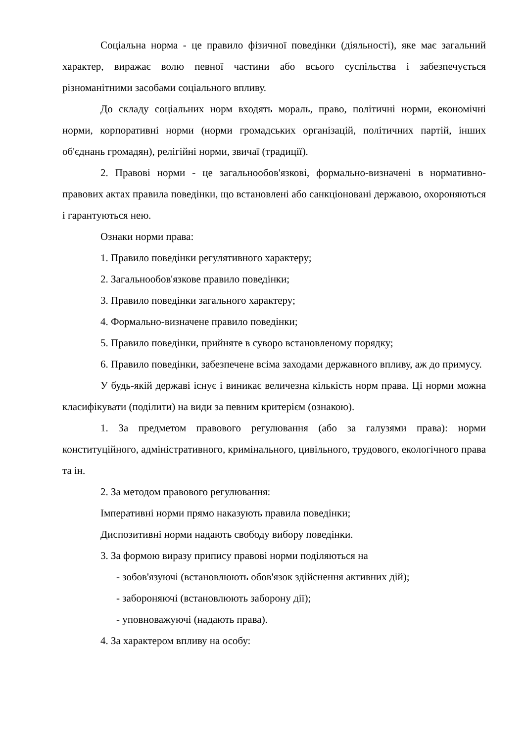Соціальна норма - це правило фізичної поведінки (діяльності), яке має загальний характер, виражає волю певної частини або всього суспільства і забезпечується різноманітними засобами соціального впливу.
До складу соціальних норм входять мораль, право, політичні норми, економічні норми, корпоративні норми (норми громадських організацій, політичних партій, інших об'єднань громадян), релігійні норми, звичаї (традиції).
2. Правові норми - це загальнообов'язкові, формально-визначені в нормативно-правових актах правила поведінки, що встановлені або санкціоновані державою, охороняються і гарантуються нею.
Ознаки норми права:
1. Правило поведінки регулятивного характеру;
2. Загальнообов'язкове правило поведінки;
3. Правило поведінки загального характеру;
4. Формально-визначене правило поведінки;
5. Правило поведінки, прийняте в суворо встановленому порядку;
6. Правило поведінки, забезпечене всіма заходами державного впливу, аж до примусу.
У будь-якій державі існує і виникає величезна кількість норм права. Ці норми можна класифікувати (поділити) на види за певним критерієм (ознакою).
1. За предметом правового регулювання (або за галузями права): норми конституційного, адміністративного, кримінального, цивільного, трудового, екологічного права та ін.
2. За методом правового регулювання:
Імперативні норми прямо наказують правила поведінки;
Диспозитивні норми надають свободу вибору поведінки.
3. За формою виразу припису правові норми поділяються на
- зобов'язуючі (встановлюють обов'язок здійснення активних дій);
- забороняючі (встановлюють заборону дії);
- уповноважуючі (надають права).
4. За характером впливу на особу: